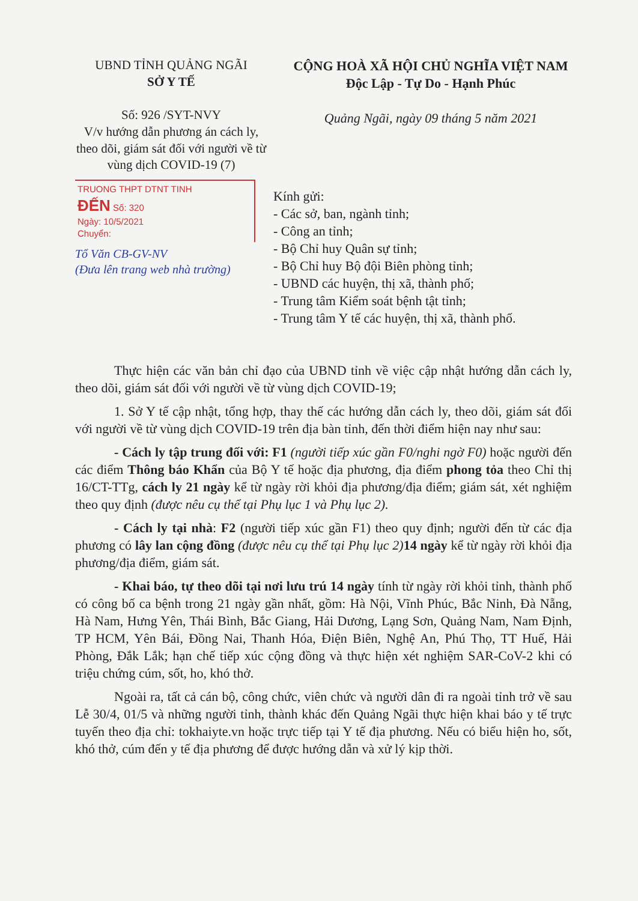UBND TỈNH QUẢNG NGÃI
SỞ Y TẾ
Số: 926 /SYT-NVY
V/v hướng dẫn phương án cách ly, theo dõi, giám sát đối với người về từ vùng dịch COVID-19 (7)
CỘNG HOÀ XÃ HỘI CHỦ NGHĨA VIỆT NAM
Độc Lập - Tự Do - Hạnh Phúc
Quảng Ngãi, ngày 09 tháng 5 năm 2021
TRUONG THPT DTNT TINH
ĐẾN Số: 320
Ngày: 10/5/2021
Chuyển:
Tổ Văn CB-GV-NV
(Đưa lên trang web nhà trường)
Kính gửi:
- Các sở, ban, ngành tỉnh;
- Công an tỉnh;
- Bộ Chỉ huy Quân sự tỉnh;
- Bộ Chỉ huy Bộ đội Biên phòng tỉnh;
- UBND các huyện, thị xã, thành phố;
- Trung tâm Kiểm soát bệnh tật tỉnh;
- Trung tâm Y tế các huyện, thị xã, thành phố.
Thực hiện các văn bản chỉ đạo của UBND tỉnh về việc cập nhật hướng dẫn cách ly, theo dõi, giám sát đối với người về từ vùng dịch COVID-19;
1. Sở Y tế cập nhật, tổng hợp, thay thế các hướng dẫn cách ly, theo dõi, giám sát đối với người về từ vùng dịch COVID-19 trên địa bàn tỉnh, đến thời điểm hiện nay như sau:
- Cách ly tập trung đối với: F1 (người tiếp xúc gần F0/nghi ngờ F0) hoặc người đến các điểm Thông báo Khẩn của Bộ Y tế hoặc địa phương, địa điểm phong tỏa theo Chỉ thị 16/CT-TTg, cách ly 21 ngày kể từ ngày rời khỏi địa phương/địa điểm; giám sát, xét nghiệm theo quy định (được nêu cụ thể tại Phụ lục 1 và Phụ lục 2).
- Cách ly tại nhà: F2 (người tiếp xúc gần F1) theo quy định; người đến từ các địa phương có lây lan cộng đồng (được nêu cụ thể tại Phụ lục 2) 14 ngày kể từ ngày rời khỏi địa phương/địa điểm, giám sát.
- Khai báo, tự theo dõi tại nơi lưu trú 14 ngày tính từ ngày rời khỏi tỉnh, thành phố có công bố ca bệnh trong 21 ngày gần nhất, gồm: Hà Nội, Vĩnh Phúc, Bắc Ninh, Đà Nẵng, Hà Nam, Hưng Yên, Thái Bình, Bắc Giang, Hải Dương, Lạng Sơn, Quảng Nam, Nam Định, TP HCM, Yên Bái, Đồng Nai, Thanh Hóa, Điện Biên, Nghệ An, Phú Thọ, TT Huế, Hải Phòng, Đắk Lắk; hạn chế tiếp xúc cộng đồng và thực hiện xét nghiệm SAR-CoV-2 khi có triệu chứng cúm, sốt, ho, khó thở.
Ngoài ra, tất cả cán bộ, công chức, viên chức và người dân đi ra ngoài tỉnh trở về sau Lễ 30/4, 01/5 và những người tỉnh, thành khác đến Quảng Ngãi thực hiện khai báo y tế trực tuyến theo địa chỉ: tokhaiyte.vn hoặc trực tiếp tại Y tế địa phương. Nếu có biểu hiện ho, sốt, khó thở, cúm đến y tế địa phương để được hướng dẫn và xử lý kịp thời.